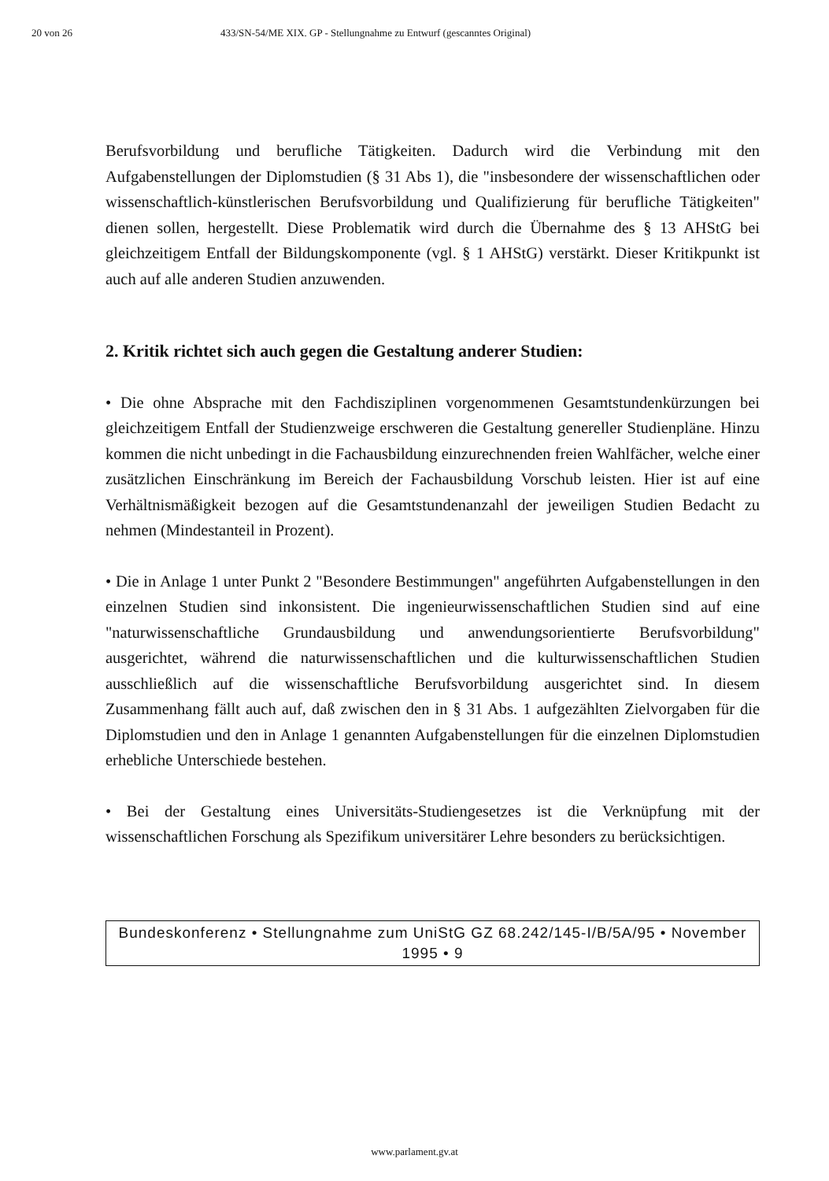20 von 26 433/SN-54/ME XIX. GP - Stellungnahme zu Entwurf (gescanntes Original)
Berufsvorbildung und berufliche Tätigkeiten. Dadurch wird die Verbindung mit den Aufgabenstellungen der Diplomstudien (§ 31 Abs 1), die "insbesondere der wissenschaftlichen oder wissenschaftlich-künstlerischen Berufsvorbildung und Qualifizierung für berufliche Tätigkeiten" dienen sollen, hergestellt. Diese Problematik wird durch die Übernahme des § 13 AHStG bei gleichzeitigem Entfall der Bildungskomponente (vgl. § 1 AHStG) verstärkt. Dieser Kritikpunkt ist auch auf alle anderen Studien anzuwenden.
2. Kritik richtet sich auch gegen die Gestaltung anderer Studien:
• Die ohne Absprache mit den Fachdisziplinen vorgenommenen Gesamtstunden­kürzungen bei gleichzeitigem Entfall der Studienzweige erschweren die Gestal­tung genereller Studienpläne. Hinzu kommen die nicht unbedingt in die Fachaus­bildung einzurechnenden freien Wahlfächer, welche einer zusätzlichen Einschrän­kung im Bereich der Fachausbildung Vorschub leisten. Hier ist auf eine Verhält­nismäßigkeit bezogen auf die Gesamtstundenanzahl der jeweiligen Studien Bedacht zu nehmen (Mindestanteil in Prozent).
• Die in Anlage 1 unter Punkt 2 "Besondere Bestimmungen" angeführten Aufga­benstellungen in den einzelnen Studien sind inkonsistent. Die ingenieurwissen­schaftlichen Studien sind auf eine "naturwissenschaftliche Grundausbildung und anwendungsorientierte Berufsvorbildung" ausgerichtet, während die naturwissen­schaftlichen und die kulturwissenschaftlichen Studien ausschließlich auf die wissenschaftliche Berufsvorbildung ausgerichtet sind. In diesem Zusammenhang fällt auch auf, daß zwischen den in § 31 Abs. 1 aufgezählten Zielvorgaben für die Diplomstudien und den in Anlage 1 genannten Aufgabenstellungen für die einzelnen Diplomstudien erhebliche Unterschiede bestehen.
• Bei der Gestaltung eines Universitäts-Studiengesetzes ist die Verknüpfung mit der wissenschaftlichen Forschung als Spezifikum universitärer Lehre besonders zu berücksichtigen.
Bundeskonferenz • Stellungnahme zum UniStG GZ 68.242/145-I/B/5A/95 • November 1995 • 9
www.parlament.gv.at